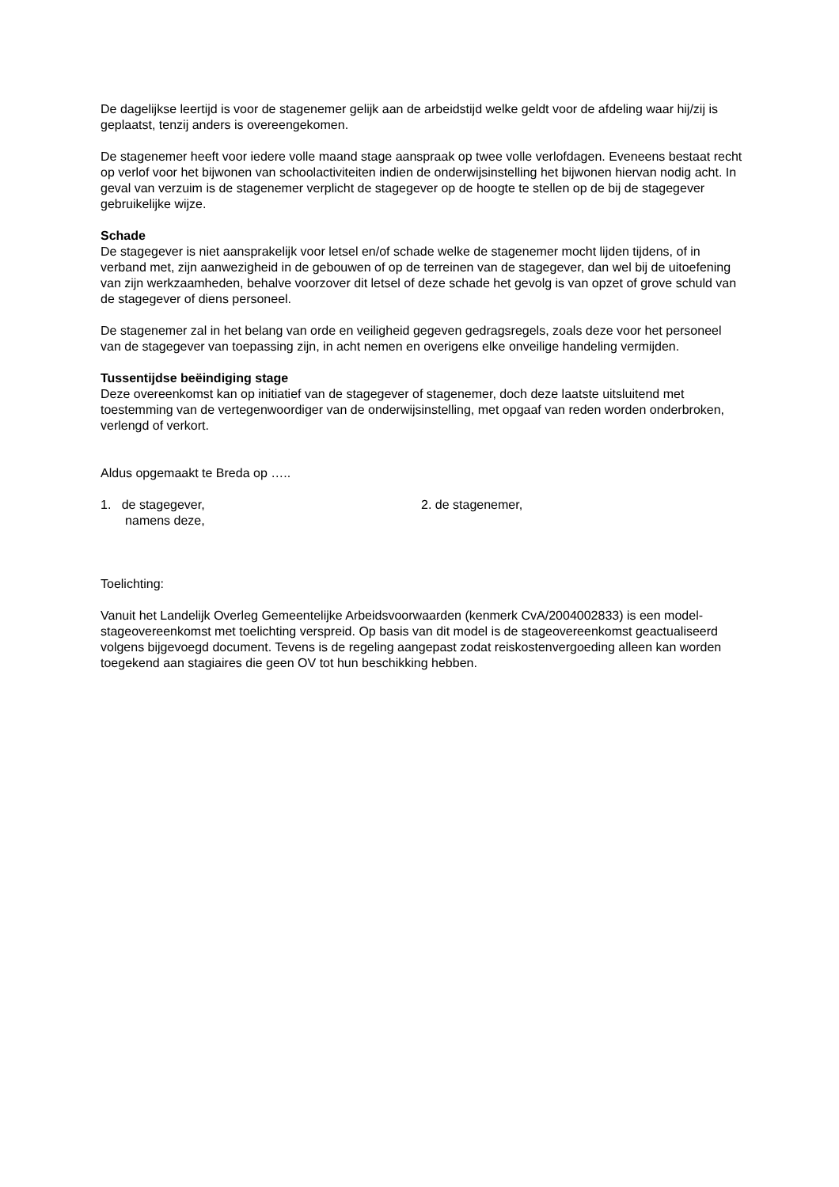De dagelijkse leertijd is voor de stagenemer gelijk aan de arbeidstijd welke geldt voor de afdeling waar hij/zij is geplaatst, tenzij anders is overeengekomen.
De stagenemer heeft voor iedere volle maand stage aanspraak op twee volle verlofdagen. Eveneens bestaat recht op verlof voor het bijwonen van schoolactiviteiten indien de onderwijsinstelling het bijwonen hiervan nodig acht. In geval van verzuim is de stagenemer verplicht de stagegever op de hoogte te stellen op de bij de stagegever gebruikelijke wijze.
Schade
De stagegever is niet aansprakelijk voor letsel en/of schade welke de stagenemer mocht lijden tijdens, of in verband met, zijn aanwezigheid in de gebouwen of op de terreinen van de stagegever, dan wel bij de uitoefening van zijn werkzaamheden, behalve voorzover dit letsel of deze schade het gevolg is van opzet of grove schuld van de stagegever of diens personeel.
De stagenemer zal in het belang van orde en veiligheid gegeven gedragsregels, zoals deze voor het personeel van de stagegever van toepassing zijn, in acht nemen en overigens elke onveilige handeling vermijden.
Tussentijdse beëindiging stage
Deze overeenkomst kan op initiatief van de stagegever of stagenemer, doch deze laatste uitsluitend met toestemming van de vertegenwoordiger van de onderwijsinstelling, met opgaaf van reden worden onderbroken, verlengd of verkort.
Aldus opgemaakt te Breda op …..
1. de stagegever,
namens deze,
2. de stagenemer,
Toelichting:
Vanuit het Landelijk Overleg Gemeentelijke Arbeidsvoorwaarden (kenmerk CvA/2004002833) is een model-stageovereenkomst met toelichting verspreid. Op basis van dit model is de stageovereenkomst geactualiseerd volgens bijgevoegd document. Tevens is de regeling aangepast zodat reiskostenvergoeding alleen kan worden toegekend aan stagiaires die geen OV tot hun beschikking hebben.